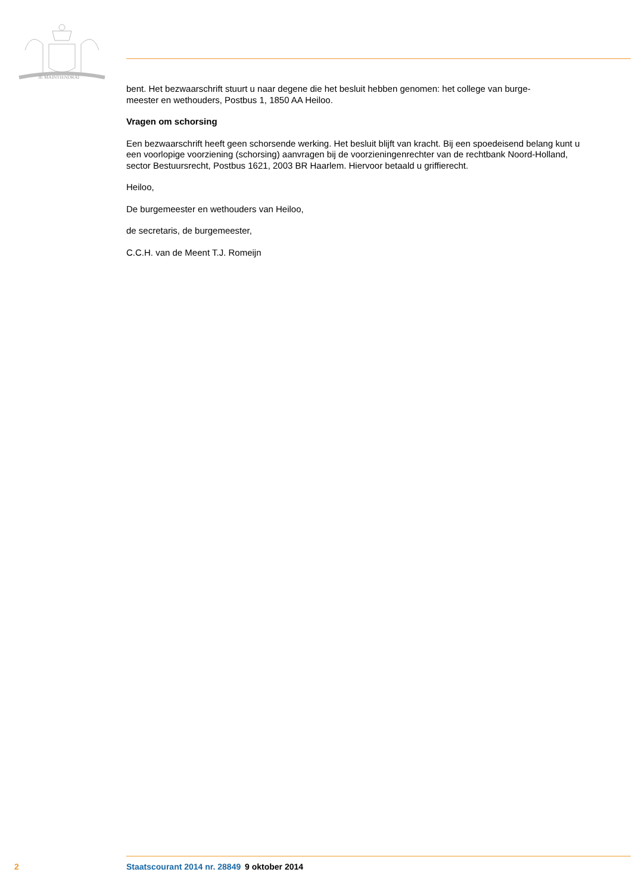JE MAINTIENDRAI
bent. Het bezwaarschrift stuurt u naar degene die het besluit hebben genomen: het college van burge-
meester en wethouders, Postbus 1, 1850 AA Heiloo.
Vragen om schorsing
Een bezwaarschrift heeft geen schorsende werking. Het besluit blijft van kracht. Bij een spoedeisend belang kunt u een voorlopige voorziening (schorsing) aanvragen bij de voorzieningenrechter van de rechtbank Noord-Holland, sector Bestuursrecht, Postbus 1621, 2003 BR Haarlem. Hiervoor betaald u griffierecht.
Heiloo,
De burgemeester en wethouders van Heiloo,
de secretaris, de burgemeester,
C.C.H. van de Meent T.J. Romeijn
2 Staatscourant 2014 nr. 28849 9 oktober 2014